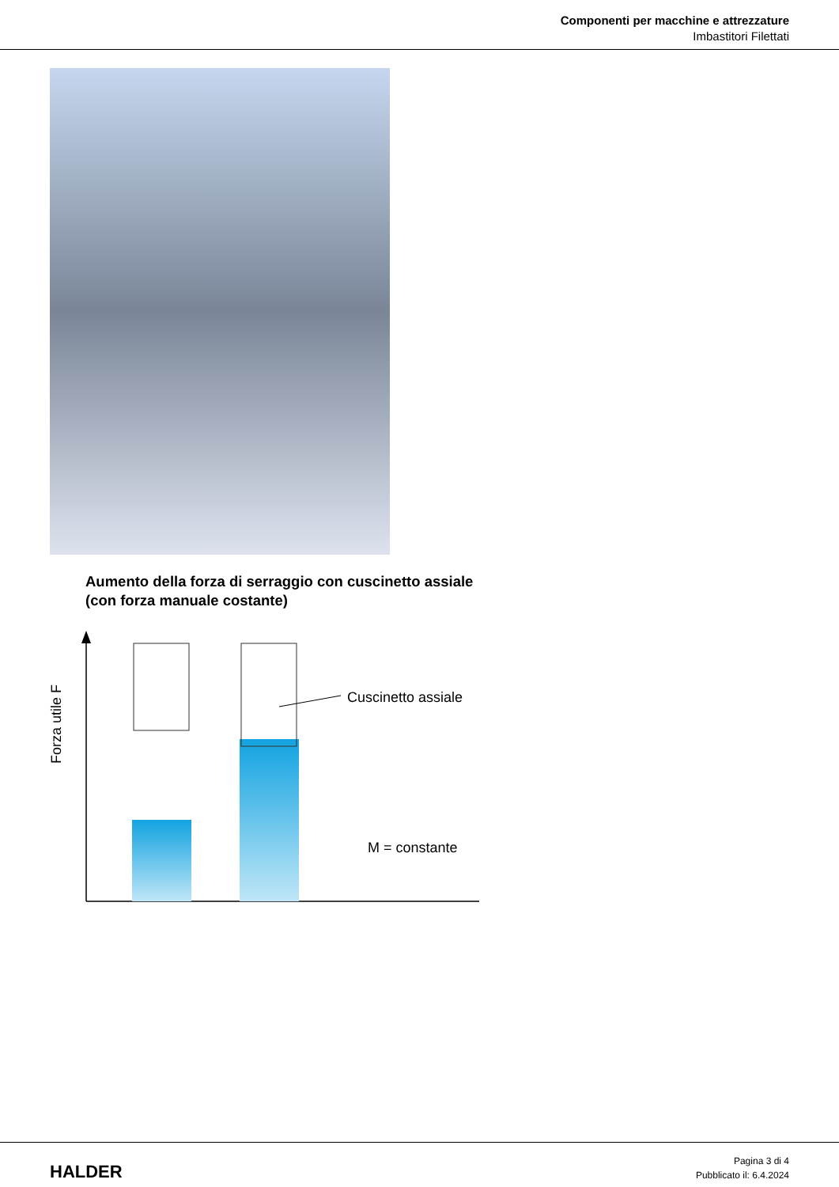Componenti per macchine e attrezzature
Imbastitori Filettati
Aumento della forza di serraggio con cuscinetto assiale
(con forza manuale costante)
Forza utile F
Cuscinetto assiale
M = constante
HALDER
Pagina 3 di 4
Pubblicato il: 6.4.2024